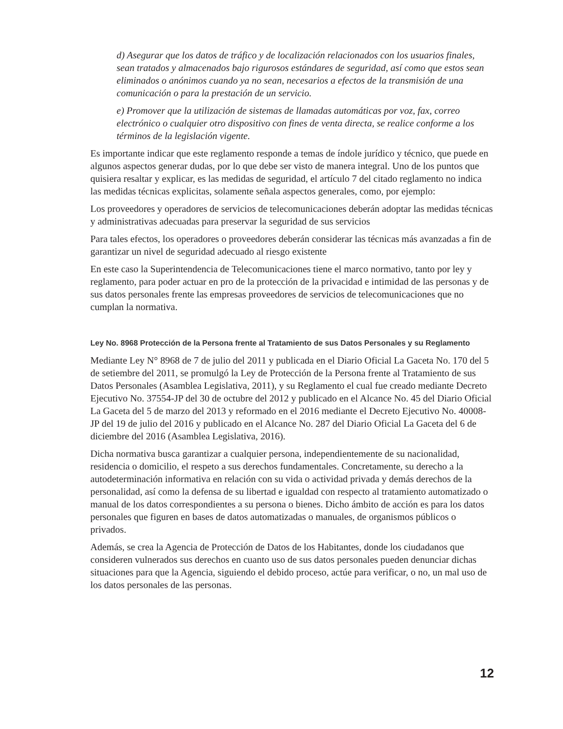d) Asegurar que los datos de tráfico y de localización relacionados con los usuarios finales, sean tratados y almacenados bajo rigurosos estándares de seguridad, así como que estos sean eliminados o anónimos cuando ya no sean, necesarios a efectos de la transmisión de una comunicación o para la prestación de un servicio.
e) Promover que la utilización de sistemas de llamadas automáticas por voz, fax, correo electrónico o cualquier otro dispositivo con fines de venta directa, se realice conforme a los términos de la legislación vigente.
Es importante indicar que este reglamento responde a temas de índole jurídico y técnico, que puede en algunos aspectos generar dudas, por lo que debe ser visto de manera integral. Uno de los puntos que quisiera resaltar y explicar, es las medidas de seguridad, el artículo 7 del citado reglamento no indica las medidas técnicas explicitas, solamente señala aspectos generales, como, por ejemplo:
Los proveedores y operadores de servicios de telecomunicaciones deberán adoptar las medidas técnicas y administrativas adecuadas para preservar la seguridad de sus servicios
Para tales efectos, los operadores o proveedores deberán considerar las técnicas más avanzadas a fin de garantizar un nivel de seguridad adecuado al riesgo existente
En este caso la Superintendencia de Telecomunicaciones tiene el marco normativo, tanto por ley y reglamento, para poder actuar en pro de la protección de la privacidad e intimidad de las personas y de sus datos personales frente las empresas proveedores de servicios de telecomunicaciones que no cumplan la normativa.
Ley No. 8968 Protección de la Persona frente al Tratamiento de sus Datos Personales y su Reglamento
Mediante Ley N° 8968 de 7 de julio del 2011 y publicada en el Diario Oficial La Gaceta No. 170 del 5 de setiembre del 2011, se promulgó la Ley de Protección de la Persona frente al Tratamiento de sus Datos Personales (Asamblea Legislativa, 2011), y su Reglamento el cual fue creado mediante Decreto Ejecutivo No. 37554-JP del 30 de octubre del 2012 y publicado en el Alcance No. 45 del Diario Oficial La Gaceta del 5 de marzo del 2013 y reformado en el 2016 mediante el Decreto Ejecutivo No. 40008-JP del 19 de julio del 2016 y publicado en el Alcance No. 287 del Diario Oficial La Gaceta del 6 de diciembre del 2016 (Asamblea Legislativa, 2016).
Dicha normativa busca garantizar a cualquier persona, independientemente de su nacionalidad, residencia o domicilio, el respeto a sus derechos fundamentales. Concretamente, su derecho a la autodeterminación informativa en relación con su vida o actividad privada y demás derechos de la personalidad, así como la defensa de su libertad e igualdad con respecto al tratamiento automatizado o manual de los datos correspondientes a su persona o bienes. Dicho ámbito de acción es para los datos personales que figuren en bases de datos automatizadas o manuales, de organismos públicos o privados.
Además, se crea la Agencia de Protección de Datos de los Habitantes, donde los ciudadanos que consideren vulnerados sus derechos en cuanto uso de sus datos personales pueden denunciar dichas situaciones para que la Agencia, siguiendo el debido proceso, actúe para verificar, o no, un mal uso de los datos personales de las personas.
12